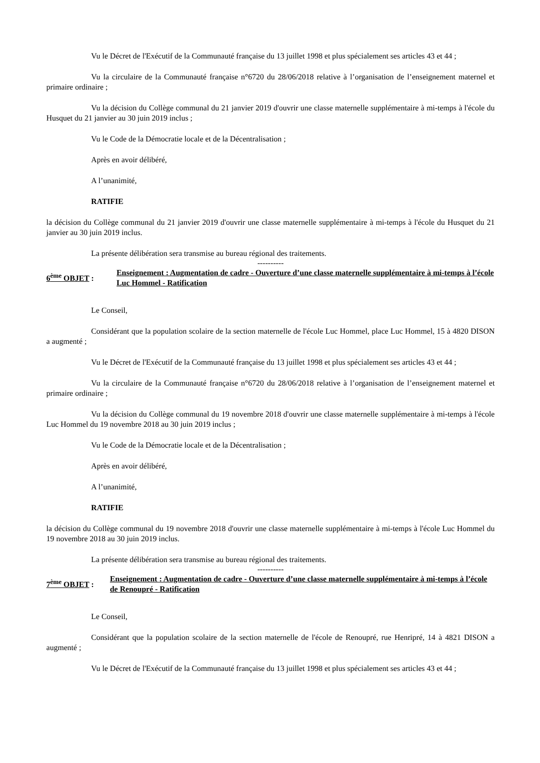Vu le Décret de l'Exécutif de la Communauté française du 13 juillet 1998 et plus spécialement ses articles 43 et 44 ;
Vu la circulaire de la Communauté française n°6720 du 28/06/2018 relative à l’organisation de l’enseignement maternel et primaire ordinaire ;
Vu la décision du Collège communal du 21 janvier 2019 d'ouvrir une classe maternelle supplémentaire à mi-temps à l'école du Husquet du 21 janvier au 30 juin 2019 inclus ;
Vu le Code de la Démocratie locale et de la Décentralisation ;
Après en avoir délibéré,
A l’unanimité,
RATIFIE
la décision du Collège communal du 21 janvier 2019 d'ouvrir une classe maternelle supplémentaire à mi-temps à l'école du Husquet du 21 janvier au 30 juin 2019 inclus.
La présente délibération sera transmise au bureau régional des traitements.
----------
6<sup>ème</sup> OBJET :
Enseignement : Augmentation de cadre - Ouverture d’une classe maternelle supplémentaire à mi-temps à l’école Luc Hommel - Ratification
Le Conseil,
Considérant que la population scolaire de la section maternelle de l'école Luc Hommel, place Luc Hommel, 15 à 4820 DISON a augmenté ;
Vu le Décret de l'Exécutif de la Communauté française du 13 juillet 1998 et plus spécialement ses articles 43 et 44 ;
Vu la circulaire de la Communauté française n°6720 du 28/06/2018 relative à l’organisation de l’enseignement maternel et primaire ordinaire ;
Vu la décision du Collège communal du 19 novembre 2018 d'ouvrir une classe maternelle supplémentaire à mi-temps à l'école Luc Hommel du 19 novembre 2018 au 30 juin 2019 inclus ;
Vu le Code de la Démocratie locale et de la Décentralisation ;
Après en avoir délibéré,
A l’unanimité,
RATIFIE
la décision du Collège communal du 19 novembre 2018 d'ouvrir une classe maternelle supplémentaire à mi-temps à l'école Luc Hommel du 19 novembre 2018 au 30 juin 2019 inclus.
La présente délibération sera transmise au bureau régional des traitements.
----------
7<sup>ème</sup> OBJET :
Enseignement : Augmentation de cadre - Ouverture d’une classe maternelle supplémentaire à mi-temps à l’école de Renoupré - Ratification
Le Conseil,
Considérant que la population scolaire de la section maternelle de l'école de Renoupré, rue Henripré, 14 à 4821 DISON a augmenté ;
Vu le Décret de l'Exécutif de la Communauté française du 13 juillet 1998 et plus spécialement ses articles 43 et 44 ;